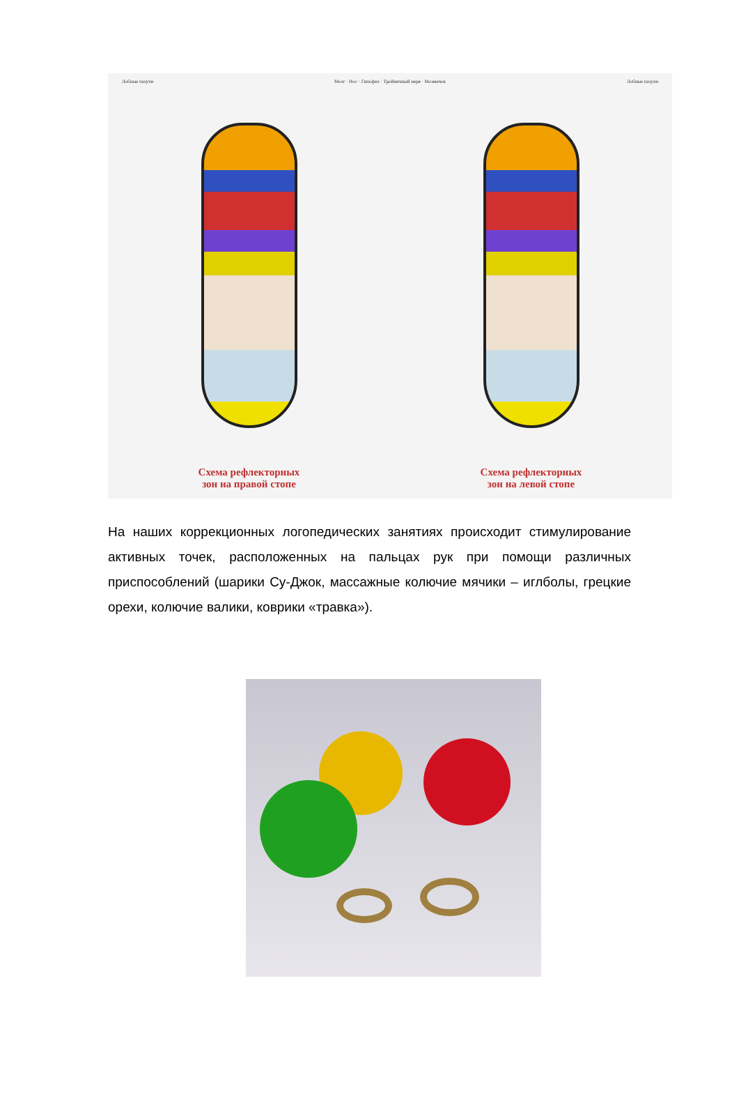Лобные пазухи Мозг · Нос · Гипофиз · Тройничный нерв · Мозжечок Лобные пазухи
Схема рефлекторных
зон на правой стопе
Схема рефлекторных
зон на левой стопе
На наших коррекционных логопедических занятиях происходит стимулирование активных точек, расположенных на пальцах рук при помощи различных приспособлений (шарики Су-Джок, массажные колючие мячики – иглболы, грецкие орехи, колючие валики, коврики «травка»).